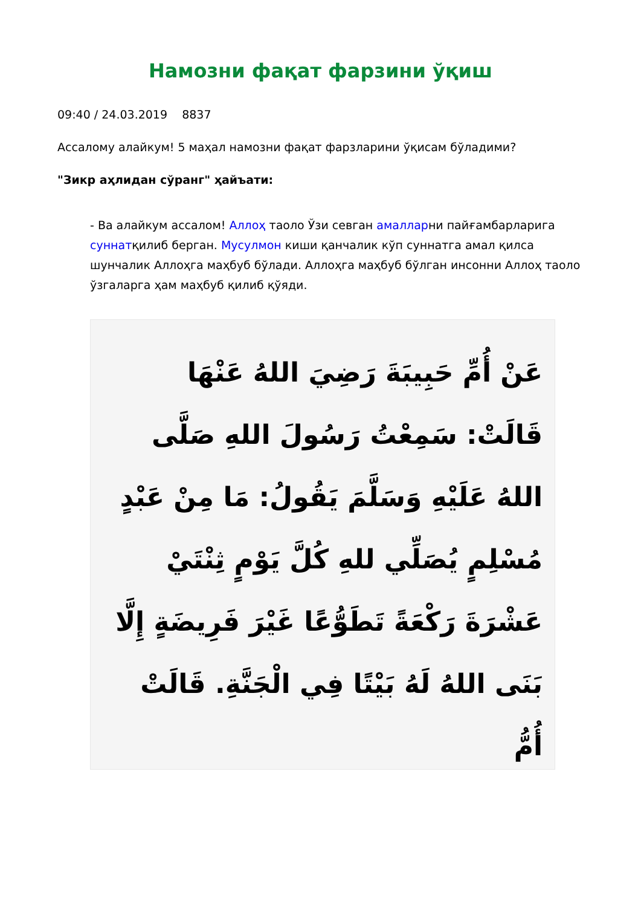Намозни фақат фарзини ўқиш
09:40 / 24.03.2019 8837
Ассалому алайкум! 5 маҳал намозни фақат фарзларини ўқисам бўладими?
"Зикр аҳлидан сўранг" ҳайъати:
- Ва алайкум ассалом! Аллоҳ таоло Ўзи севган амалларни пайғамбарларига суннатқилиб берган. Мусулмон киши қанчалик кўп суннатга амал қилса шунчалик Аллоҳга маҳбуб бўлади. Аллоҳга маҳбуб бўлган инсонни Аллоҳ таоло ўзгаларга ҳам маҳбуб қилиб қўяди.
عَنْ أُمِّ حَبِيبَةَ رَضِيَ اللهُ عَنْهَا قَالَتْ: سَمِعْتُ رَسُولَ اللهِ صَلَّى اللهُ عَلَيْهِ وَسَلَّمَ يَقُولُ: مَا مِنْ عَبْدٍ مُسْلِمٍ يُصَلِّي للهِ كُلَّ يَوْمٍ ثِنْتَيْ عَشْرَةَ رَكْعَةً تَطَوُّعًا غَيْرَ فَرِيضَةٍ إِلَّا بَنَى اللهُ لَهُ بَيْتًا فِي الْجَنَّةِ. قَالَتْ أُمُّ